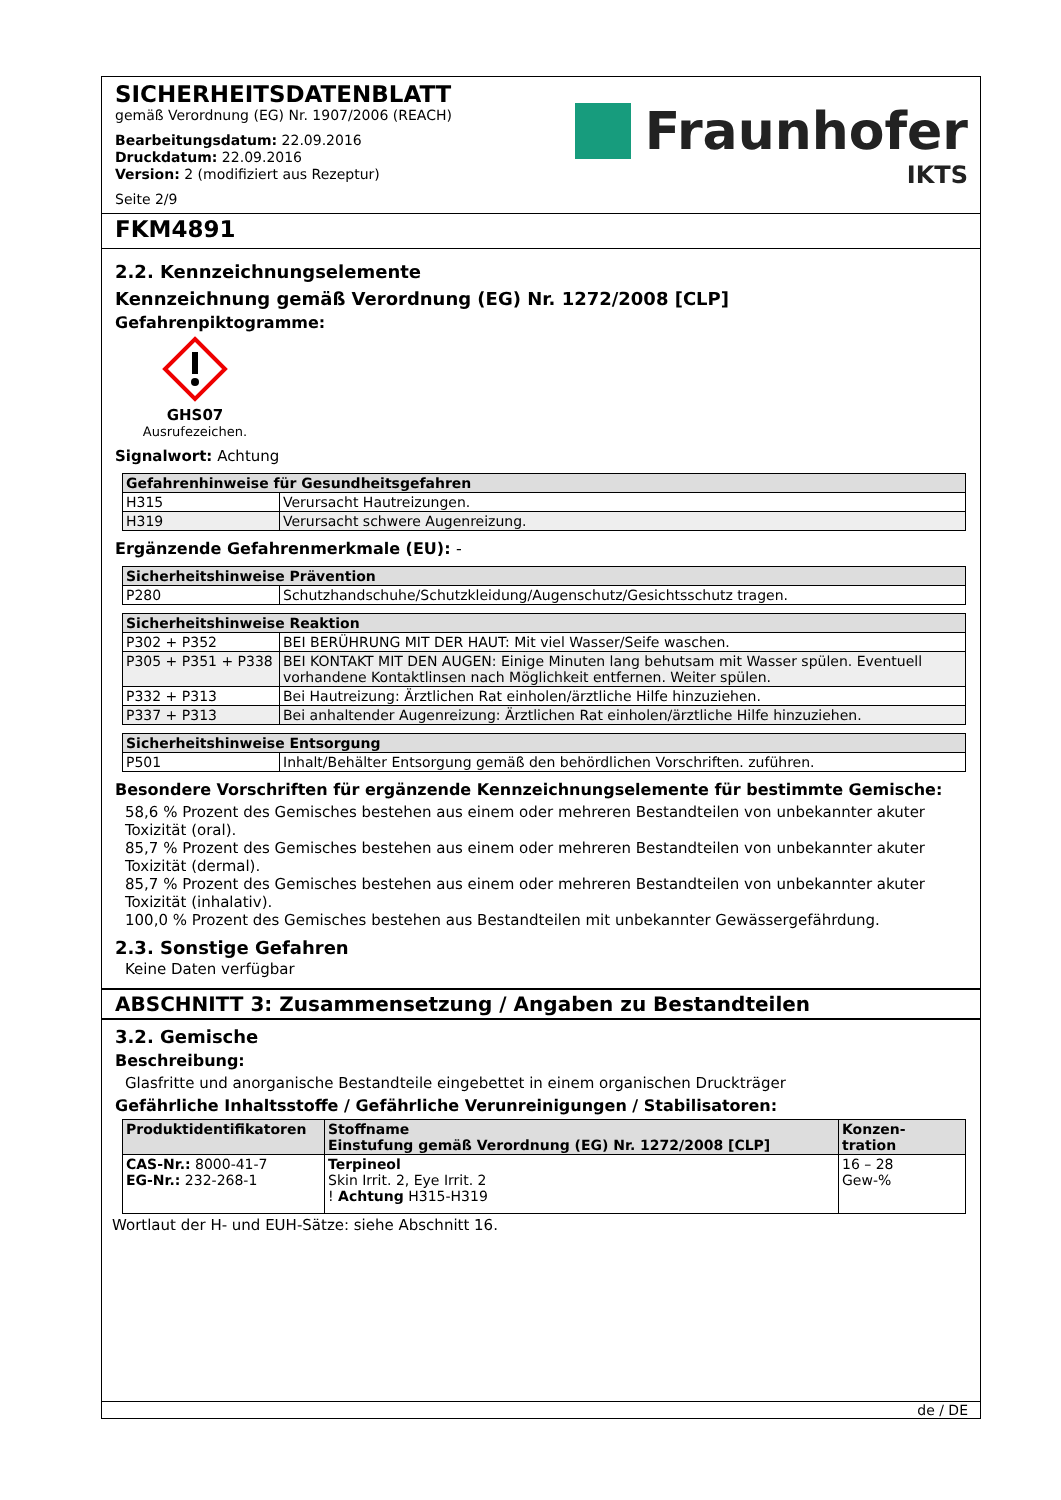SICHERHEITSDATENBLATT
gemäß Verordnung (EG) Nr. 1907/2006 (REACH)
Bearbeitungsdatum: 22.09.2016
Druckdatum: 22.09.2016
Version: 2 (modifiziert aus Rezeptur)
Seite 2/9
Fraunhofer
IKTS
FKM4891
2.2. Kennzeichnungselemente
Kennzeichnung gemäß Verordnung (EG) Nr. 1272/2008 [CLP]
Gefahrenpiktogramme:
GHS07
Ausrufezeichen.
Signalwort: Achtung
| Gefahrenhinweise für Gesundheitsgefahren | |
| --- | --- |
| H315 | Verursacht Hautreizungen. |
| H319 | Verursacht schwere Augenreizung. |
Ergänzende Gefahrenmerkmale (EU): -
| Sicherheitshinweise Prävention | |
| --- | --- |
| P280 | Schutzhandschuhe/Schutzkleidung/Augenschutz/Gesichtsschutz tragen. |
| Sicherheitshinweise Reaktion | |
| --- | --- |
| P302 + P352 | BEI BERÜHRUNG MIT DER HAUT: Mit viel Wasser/Seife waschen. |
| P305 + P351 + P338 | BEI KONTAKT MIT DEN AUGEN: Einige Minuten lang behutsam mit Wasser spülen. Eventuell vorhandene Kontaktlinsen nach Möglichkeit entfernen. Weiter spülen. |
| P332 + P313 | Bei Hautreizung: Ärztlichen Rat einholen/ärztliche Hilfe hinzuziehen. |
| P337 + P313 | Bei anhaltender Augenreizung: Ärztlichen Rat einholen/ärztliche Hilfe hinzuziehen. |
| Sicherheitshinweise Entsorgung | |
| --- | --- |
| P501 | Inhalt/Behälter Entsorgung gemäß den behördlichen Vorschriften. zuführen. |
Besondere Vorschriften für ergänzende Kennzeichnungselemente für bestimmte Gemische:
58,6 % Prozent des Gemisches bestehen aus einem oder mehreren Bestandteilen von unbekannter akuter Toxizität (oral).
85,7 % Prozent des Gemisches bestehen aus einem oder mehreren Bestandteilen von unbekannter akuter Toxizität (dermal).
85,7 % Prozent des Gemisches bestehen aus einem oder mehreren Bestandteilen von unbekannter akuter Toxizität (inhalativ).
100,0 % Prozent des Gemisches bestehen aus Bestandteilen mit unbekannter Gewässergefährdung.
2.3. Sonstige Gefahren
Keine Daten verfügbar
ABSCHNITT 3: Zusammensetzung / Angaben zu Bestandteilen
3.2. Gemische
Beschreibung:
Glasfritte und anorganische Bestandteile eingebettet in einem organischen Druckträger
Gefährliche Inhaltsstoffe / Gefährliche Verunreinigungen / Stabilisatoren:
| Produktidentifikatoren | Stoffname Einstufung gemäß Verordnung (EG) Nr. 1272/2008 [CLP] | Konzen- tration |
| --- | --- | --- |
| CAS-Nr.: 8000-41-7 EG-Nr.: 232-268-1 | Terpineol Skin Irrit. 2, Eye Irrit. 2 ! Achtung H315-H319 | 16 – 28 Gew-% |
Wortlaut der H- und EUH-Sätze: siehe Abschnitt 16.
de / DE